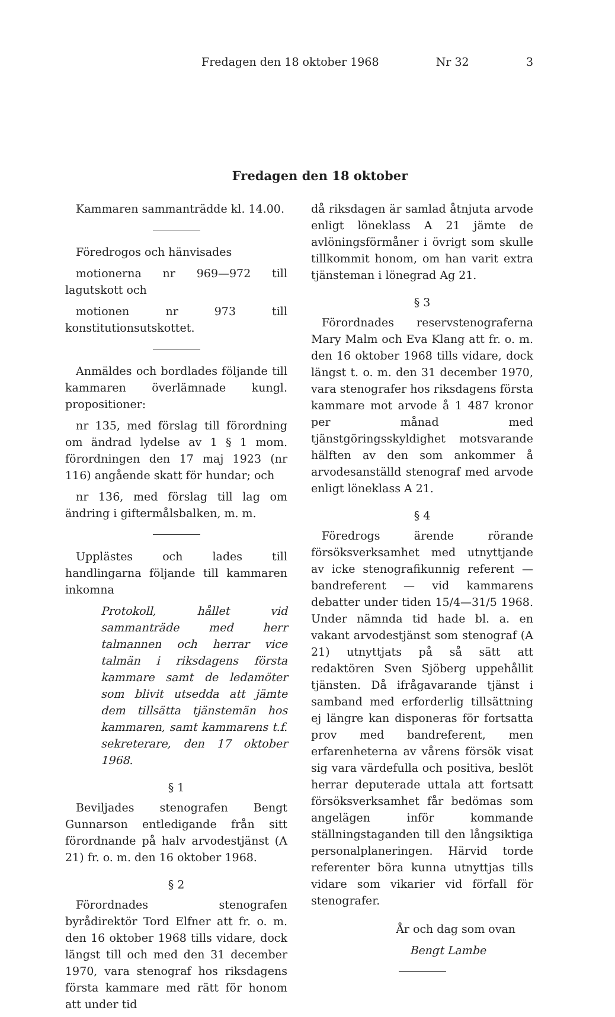Fredagen den 18 oktober 1968 Nr 32 3
Fredagen den 18 oktober
Kammaren sammanträdde kl. 14.00.
Föredrogos och hänvisades
motionerna nr 969—972 till lagutskott och
motionen nr 973 till konstitutionsutskottet.
Anmäldes och bordlades följande till kammaren överlämnade kungl. propositioner:
nr 135, med förslag till förordning om ändrad lydelse av 1 § 1 mom. förordningen den 17 maj 1923 (nr 116) angående skatt för hundar; och
nr 136, med förslag till lag om ändring i giftermålsbalken, m. m.
Upplästes och lades till handlingarna följande till kammaren inkomna
Protokoll, hållet vid sammanträde med herr talmannen och herrar vice talmän i riksdagens första kammare samt de ledamöter som blivit utsedda att jämte dem tillsätta tjänstemän hos kammaren, samt kammarens t.f. sekreterare, den 17 oktober 1968.
§ 1
Beviljades stenografen Bengt Gunnarson entledigande från sitt förordnande på halv arvodestjänst (A 21) fr. o. m. den 16 oktober 1968.
§ 2
Förordnades stenografen byrådirektör Tord Elfner att fr. o. m. den 16 oktober 1968 tills vidare, dock längst till och med den 31 december 1970, vara stenograf hos riksdagens första kammare med rätt för honom att under tid
då riksdagen är samlad åtnjuta arvode enligt löneklass A 21 jämte de avlöningsförmåner i övrigt som skulle tillkommit honom, om han varit extra tjänsteman i lönegrad Ag 21.
§ 3
Förordnades reservstenograferna Mary Malm och Eva Klang att fr. o. m. den 16 oktober 1968 tills vidare, dock längst t. o. m. den 31 december 1970, vara stenografer hos riksdagens första kammare mot arvode å 1 487 kronor per månad med tjänstgöringsskyldighet motsvarande hälften av den som ankommer å arvodesanställd stenograf med arvode enligt löneklass A 21.
§ 4
Föredrogs ärende rörande försöksverksamhet med utnyttjande av icke stenografikunnig referent — bandreferent — vid kammarens debatter under tiden 15/4—31/5 1968. Under nämnda tid hade bl. a. en vakant arvodestjänst som stenograf (A 21) utnyttjats på så sätt att redaktören Sven Sjöberg uppehållit tjänsten. Då ifrågavarande tjänst i samband med erforderlig tillsättning ej längre kan disponeras för fortsatta prov med bandreferent, men erfarenheterna av vårens försök visat sig vara värdefulla och positiva, beslöt herrar deputerade uttala att fortsatt försöksverksamhet får bedömas som angelägen inför kommande ställningstaganden till den långsiktiga personalplaneringen. Härvid torde referenter böra kunna utnyttjas tills vidare som vikarier vid förfall för stenografer.
År och dag som ovan
Bengt Lambe